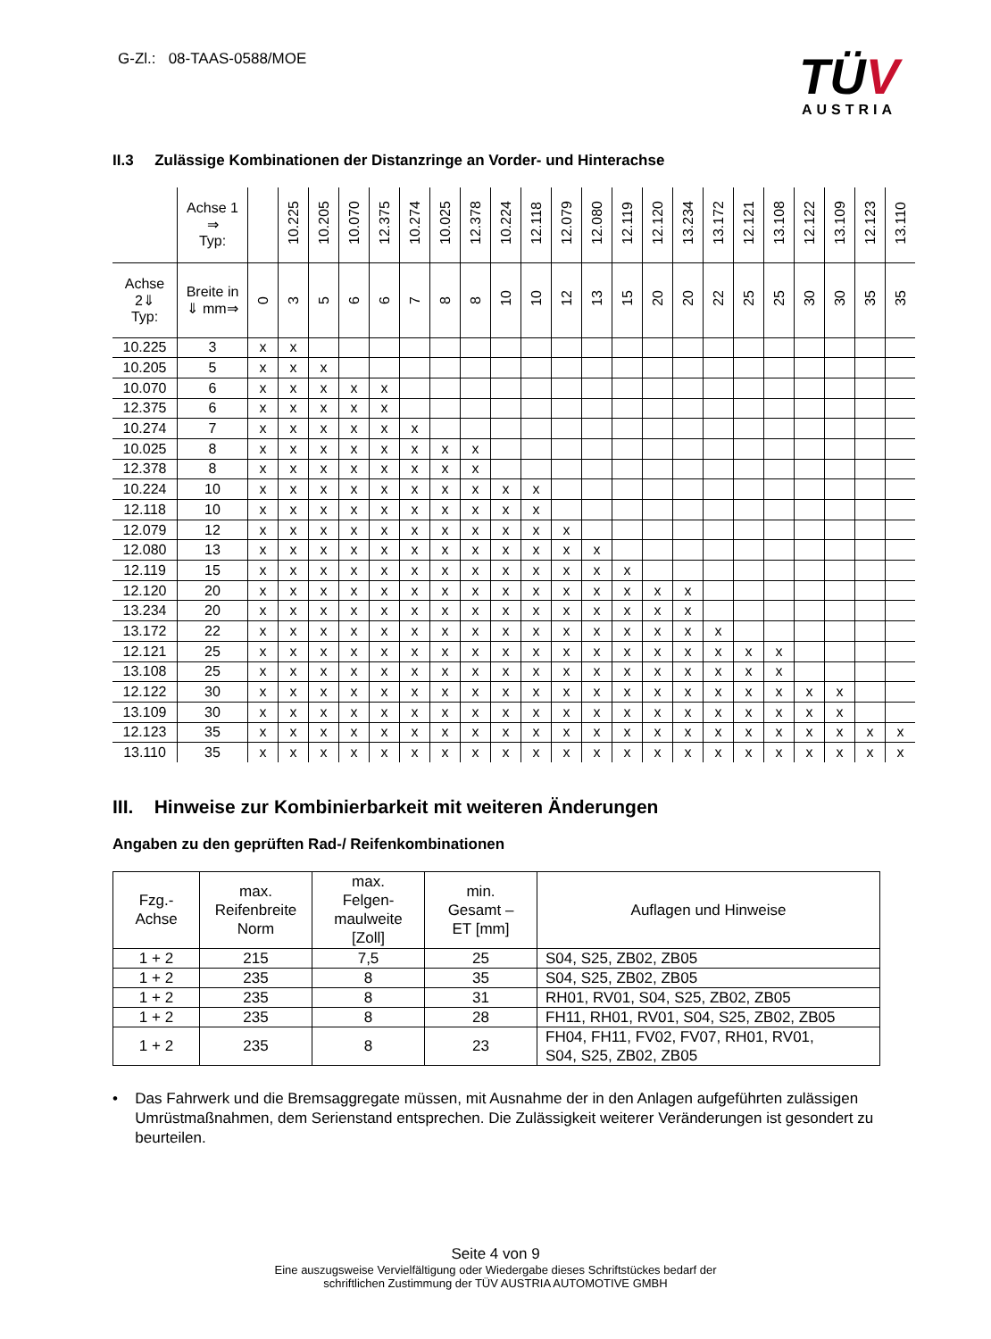G-Zl.: 08-TAAS-0588/MOE
TÜV
AUSTRIA
II.3 Zulässige Kombinationen der Distanzringe an Vorder- und Hinterachse
| | Achse 1 ⇒ Typ: | | 10.225 | 10.205 | 10.070 | 12.375 | 10.274 | 10.025 | 12.378 | 10.224 | 12.118 | 12.079 | 12.080 | 12.119 | 12.120 | 13.234 | 13.172 | 12.121 | 13.108 | 12.122 | 13.109 | 12.123 | 13.110 |
| --- | --- | --- | --- | --- | --- | --- | --- | --- | --- | --- | --- | --- | --- | --- | --- | --- | --- | --- | --- | --- | --- | --- | --- |
| Achse 2⇓ Typ: | Breite in ⇓ mm⇒ | 0 | 3 | 5 | 6 | 6 | 7 | 8 | 8 | 10 | 10 | 12 | 13 | 15 | 20 | 20 | 22 | 25 | 25 | 30 | 30 | 35 | 35 |
| 10.225 | 3 | x | x | | | | | | | | | | | | | | | | | | | | |
| 10.205 | 5 | x | x | x | | | | | | | | | | | | | | | | | | | |
| 10.070 | 6 | x | x | x | x | x | | | | | | | | | | | | | | | | | |
| 12.375 | 6 | x | x | x | x | x | | | | | | | | | | | | | | | | | |
| 10.274 | 7 | x | x | x | x | x | x | | | | | | | | | | | | | | | | |
| 10.025 | 8 | x | x | x | x | x | x | x | x | | | | | | | | | | | | | | |
| 12.378 | 8 | x | x | x | x | x | x | x | x | | | | | | | | | | | | | | |
| 10.224 | 10 | x | x | x | x | x | x | x | x | x | x | | | | | | | | | | | | |
| 12.118 | 10 | x | x | x | x | x | x | x | x | x | x | | | | | | | | | | | | |
| 12.079 | 12 | x | x | x | x | x | x | x | x | x | x | x | | | | | | | | | | | |
| 12.080 | 13 | x | x | x | x | x | x | x | x | x | x | x | x | | | | | | | | | | |
| 12.119 | 15 | x | x | x | x | x | x | x | x | x | x | x | x | x | | | | | | | | | |
| 12.120 | 20 | x | x | x | x | x | x | x | x | x | x | x | x | x | x | x | | | | | | | |
| 13.234 | 20 | x | x | x | x | x | x | x | x | x | x | x | x | x | x | x | | | | | | | |
| 13.172 | 22 | x | x | x | x | x | x | x | x | x | x | x | x | x | x | x | x | | | | | | |
| 12.121 | 25 | x | x | x | x | x | x | x | x | x | x | x | x | x | x | x | x | x | x | | | | |
| 13.108 | 25 | x | x | x | x | x | x | x | x | x | x | x | x | x | x | x | x | x | x | | | | |
| 12.122 | 30 | x | x | x | x | x | x | x | x | x | x | x | x | x | x | x | x | x | x | x | x | | |
| 13.109 | 30 | x | x | x | x | x | x | x | x | x | x | x | x | x | x | x | x | x | x | x | x | | |
| 12.123 | 35 | x | x | x | x | x | x | x | x | x | x | x | x | x | x | x | x | x | x | x | x | x | x |
| 13.110 | 35 | x | x | x | x | x | x | x | x | x | x | x | x | x | x | x | x | x | x | x | x | x | x |
III. Hinweise zur Kombinierbarkeit mit weiteren Änderungen
Angaben zu den geprüften Rad-/ Reifenkombinationen
| Fzg.- Achse | max. Reifenbreite Norm | max. Felgen- maulweite [Zoll] | min. Gesamt – ET [mm] | Auflagen und Hinweise |
| --- | --- | --- | --- | --- |
| 1 + 2 | 215 | 7,5 | 25 | S04, S25, ZB02, ZB05 |
| 1 + 2 | 235 | 8 | 35 | S04, S25, ZB02, ZB05 |
| 1 + 2 | 235 | 8 | 31 | RH01, RV01, S04, S25, ZB02, ZB05 |
| 1 + 2 | 235 | 8 | 28 | FH11, RH01, RV01, S04, S25, ZB02, ZB05 |
| 1 + 2 | 235 | 8 | 23 | FH04, FH11, FV02, FV07, RH01, RV01, S04, S25, ZB02, ZB05 |
• Das Fahrwerk und die Bremsaggregate müssen, mit Ausnahme der in den Anlagen aufgeführten zulässigen Umrüstmaßnahmen, dem Serienstand entsprechen. Die Zulässigkeit weiterer Veränderungen ist gesondert zu beurteilen.
Seite 4 von 9
Eine auszugsweise Vervielfältigung oder Wiedergabe dieses Schriftstückes bedarf der
schriftlichen Zustimmung der TÜV AUSTRIA AUTOMOTIVE GMBH